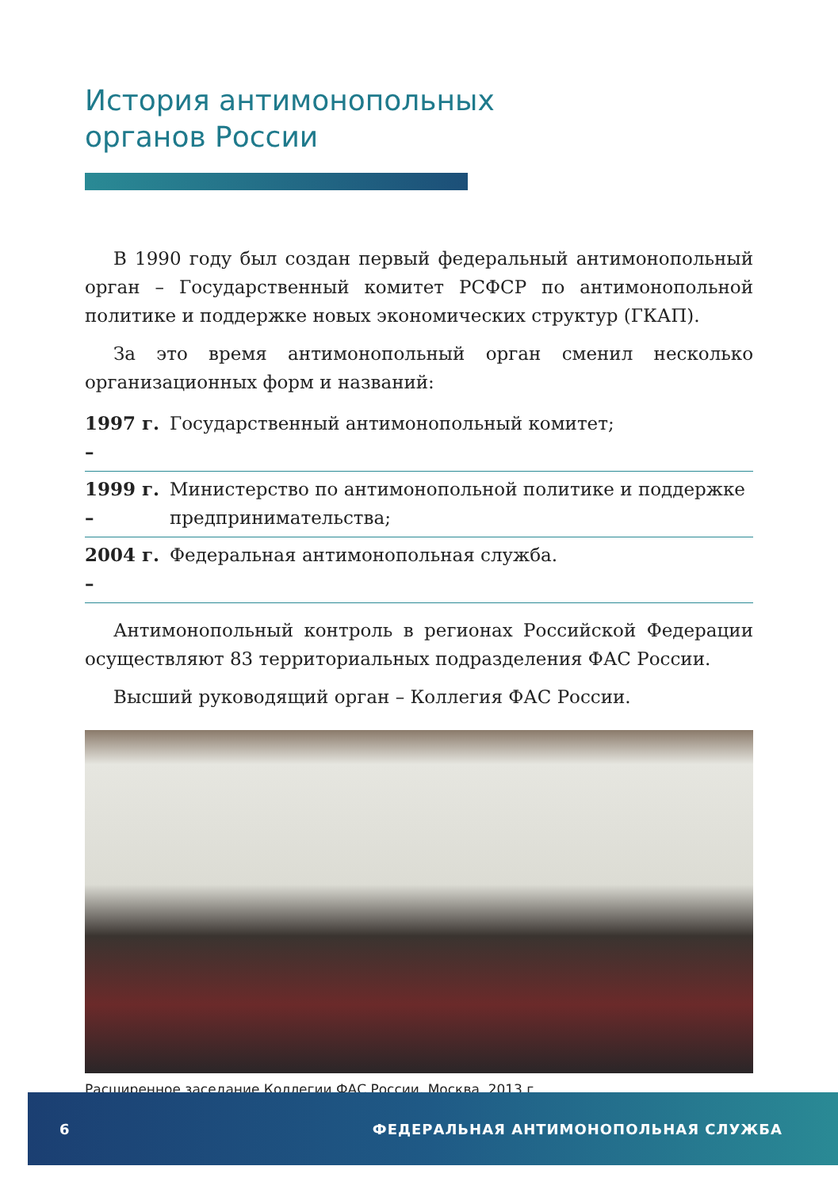История антимонопольных
органов России
В 1990 году был создан первый федеральный антимонопольный орган – Государственный комитет РСФСР по антимонопольной политике и поддержке новых экономических структур (ГКАП).
За это время антимонопольный орган сменил несколько организационных форм и названий:
1997 г. – Государственный антимонопольный комитет;
1999 г. – Министерство по антимонопольной политике и поддержке предпринимательства;
2004 г. – Федеральная антимонопольная служба.
Антимонопольный контроль в регионах Российской Федерации осуществляют 83 территориальных подразделения ФАС России.
Высший руководящий орган – Коллегия ФАС России.
Расширенное заседание Коллегии ФАС России. Москва, 2013 г.
6 ФЕДЕРАЛЬНАЯ АНТИМОНОПОЛЬНАЯ СЛУЖБА